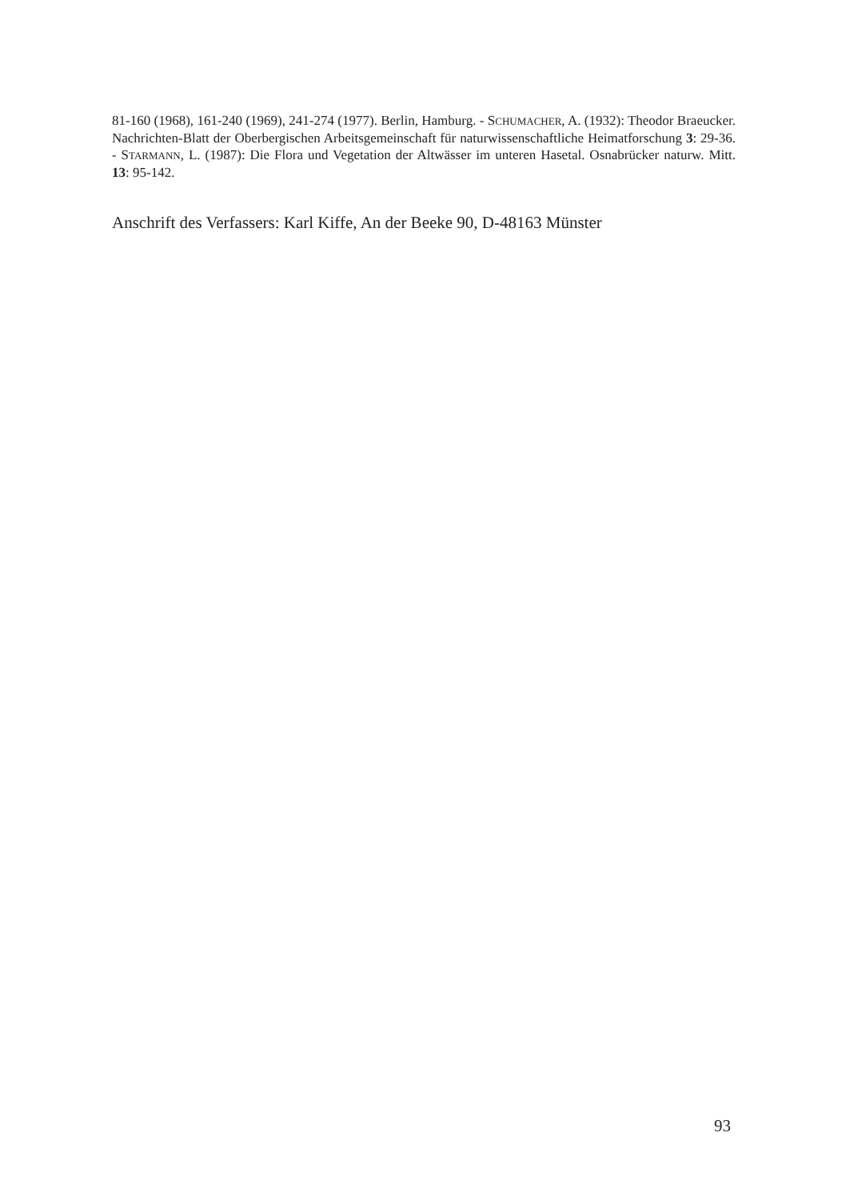81-160 (1968), 161-240 (1969), 241-274 (1977). Berlin, Hamburg. - SCHUMACHER, A. (1932): Theodor Braeucker. Nachrichten-Blatt der Oberbergischen Arbeitsgemeinschaft für naturwissenschaftliche Heimatforschung 3: 29-36. - STARMANN, L. (1987): Die Flora und Vegetation der Altwässer im unteren Hasetal. Osnabrücker naturw. Mitt. 13: 95-142.
Anschrift des Verfassers: Karl Kiffe, An der Beeke 90, D-48163 Münster
93